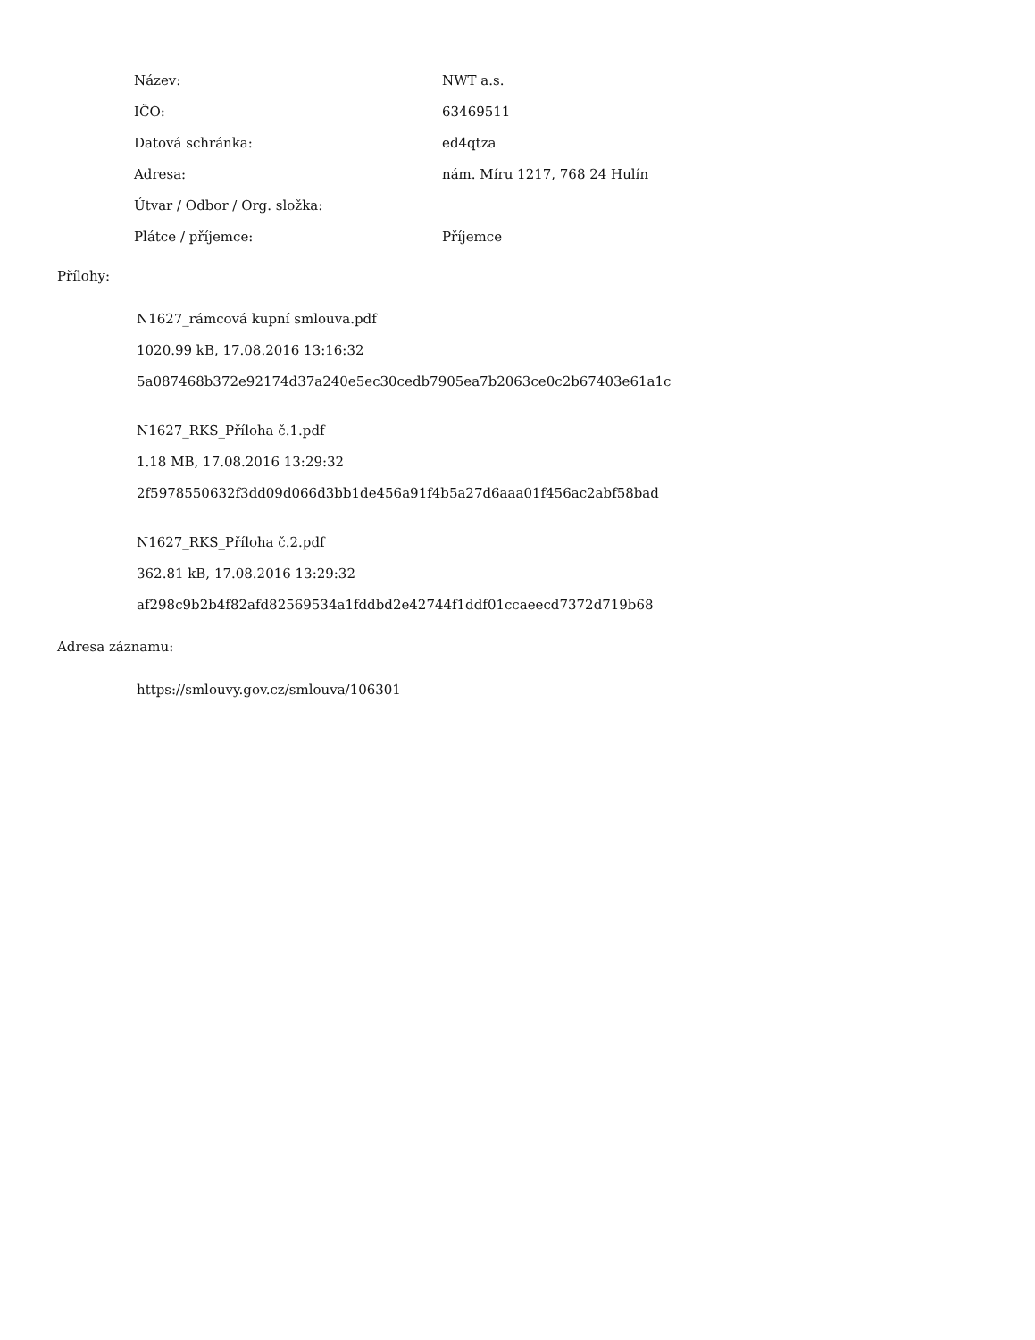| Název: | NWT a.s. |
| IČO: | 63469511 |
| Datová schránka: | ed4qtza |
| Adresa: | nám. Míru 1217, 768 24 Hulín |
| Útvar / Odbor / Org. složka: | |
| Plátce / příjemce: | Příjemce |
Přílohy:
N1627_rámcová kupní smlouva.pdf
1020.99 kB, 17.08.2016 13:16:32
5a087468b372e92174d37a240e5ec30cedb7905ea7b2063ce0c2b67403e61a1c
N1627_RKS_Příloha č.1.pdf
1.18 MB, 17.08.2016 13:29:32
2f5978550632f3dd09d066d3bb1de456a91f4b5a27d6aaa01f456ac2abf58bad
N1627_RKS_Příloha č.2.pdf
362.81 kB, 17.08.2016 13:29:32
af298c9b2b4f82afd82569534a1fddbd2e42744f1ddf01ccaeecd7372d719b68
Adresa záznamu:
https://smlouvy.gov.cz/smlouva/106301